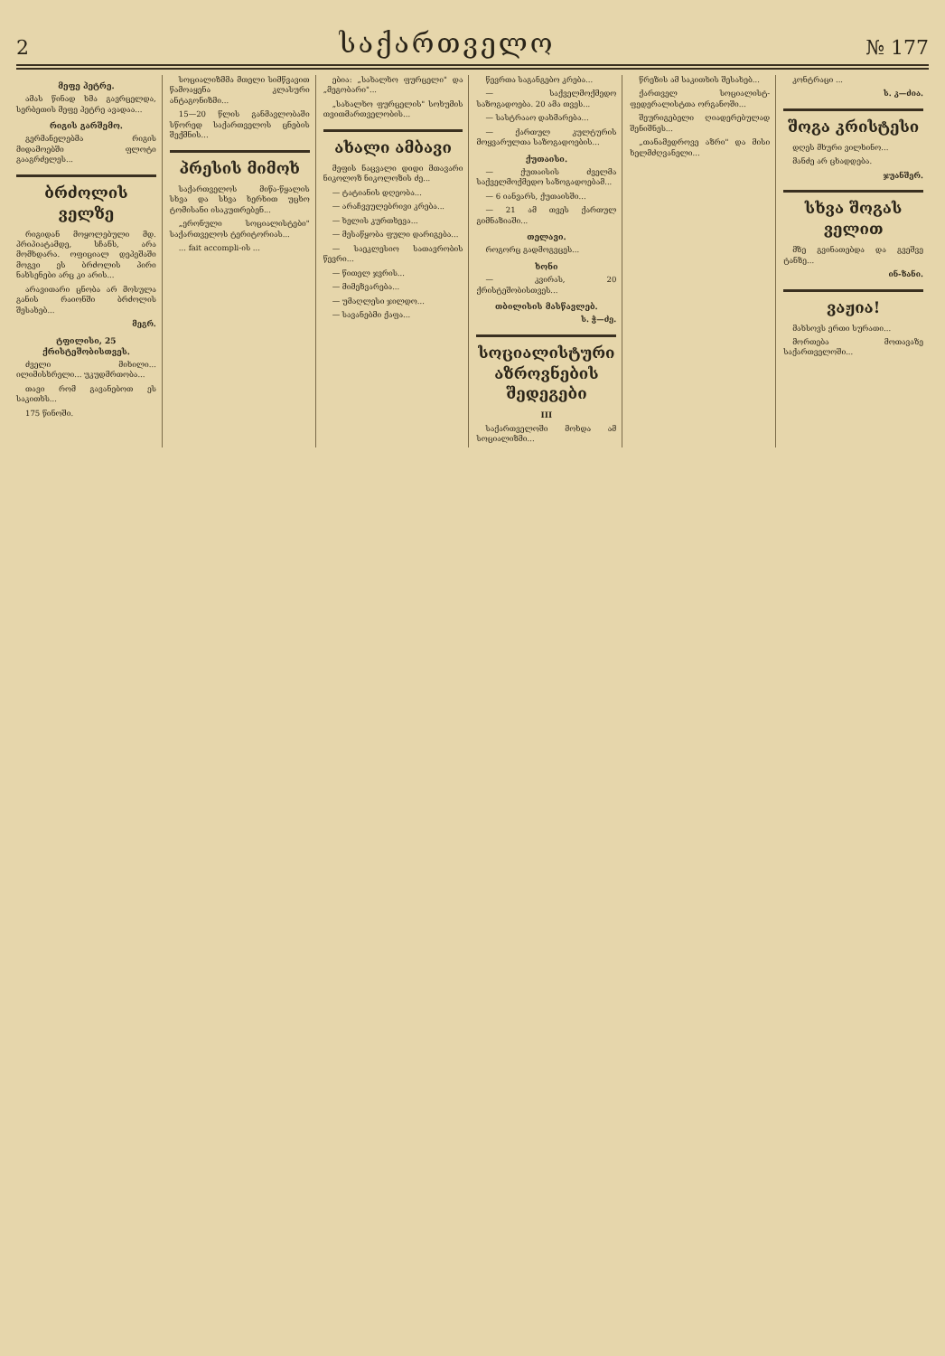2 საქართველო № 177
მეფე პეტრე.
ამას წინად ხმა გავრცელდა, სერბეთის მეფე პეტრე ავადაა...
რიგის გარშემო.
გერმანელებმა რიგის მიდამოებში ფლოტი გააგრძელეს...
ბრძოლის ველზე
რიგიდან მოყოლებული მდ. პრიპიატამდე, სჩანს, არა მომხდარა. ოფიციალ დეპეშაში მოგვი ეს ბრძოლის პირი ნახსენები არც კი არის...
არავითარი ცნობა არ მოსულა განის რაიონში ბრძოლის შესახებ...
მეგრ.
ტფილისი, 25 ქრისტეშობისთვეს.
ძველი მიხილი... ილიმისხრელი... უკუდმრთობა...
თავი რომ გავანებოთ ეს საკითხს...
175 წინოში.
სოციალიზმმა მთელი სიმწვავით წამოაყენა კლასური ანტაგონიზმი...
15—20 წლის განმავლობაში სწორედ საქართველოს ცნების შექმნის...
პრესის მიმოხ
საქართველოს მიწა-წყალის სხვა და სხვა ხერხით უცხო ტომისანი ისაკუთრებენ...
„ერონული სოციალისტები" საქართველოს ტერიტორიას...
... fait accompli-ის ...
ებია: „სახალხო ფურცელი" და „მეგობარი"...
„სახალხო ფურცელის" სოხუმის თვითმართველობის...
ახალი ამბავი
მეფის ნაცვალი დიდი მთავარი ნიკოლოზ ნიკოლოზის ძე...
— ტატიანის დღეობა...
— არაჩვეულებრივი კრება...
— ხელის კურთხევა...
— მესაწყობა ფული დარიგება...
— საეკლესიო სათავრობის წევრი...
— წითელ ჯვრის...
— მიმეზვარება...
— უმაღლესი ჯილდო...
— სავანებმი ქაფა...
წევრთა საგანგებო კრება...
— საქველმოქმედო საზოგადოება. 20 ამა თვეს...
— სასტრააო დახმარება...
— ქართულ კულტურის მოყვარულთა საზოგადოების...
ქუთაისი.
— ქუთაისის ძველმა საქველმოქმედო საზოგადოებამ...
— 6 იანვარს, ქუთაისში...
— 21 ამ თვეს ქართულ გიმნაზიაში...
თელავი.
როგორც გადმოგვცეს...
ხონი
— კვირას, 20 ქრისტეშობისთვეს...
თბილისის მასწავლებ.
ს. ჭ—ძე.
სოციალისტური აზროვნების შედეგები
III
საქართველოში მოხდა ამ სოციალიზმი...
წრეზის ამ საკითხის შესახებ...
ქართველ სოციალისტ-ფედერალისტთა ორგანოში...
შეურიგებელი ღიადერებულად შენიშნეს...
„თანამედროვე აზრი" და მისი ხელმძღვანელი...
კონტრაცი ...
ს. კ—ძია.
შოგა კრისტესი
დღეს მხური ვილხინო...
მანძე არ ცხადდება.
ჯუანშერ.
სხვა შოგას ველით
მზე გვინათებდა და გვეშვე ტანზე...
ინ-ზანი.
ვაჟია!
მახსოვს ერთი სურათი...
მორთება მოთავაზე საქართველოში...